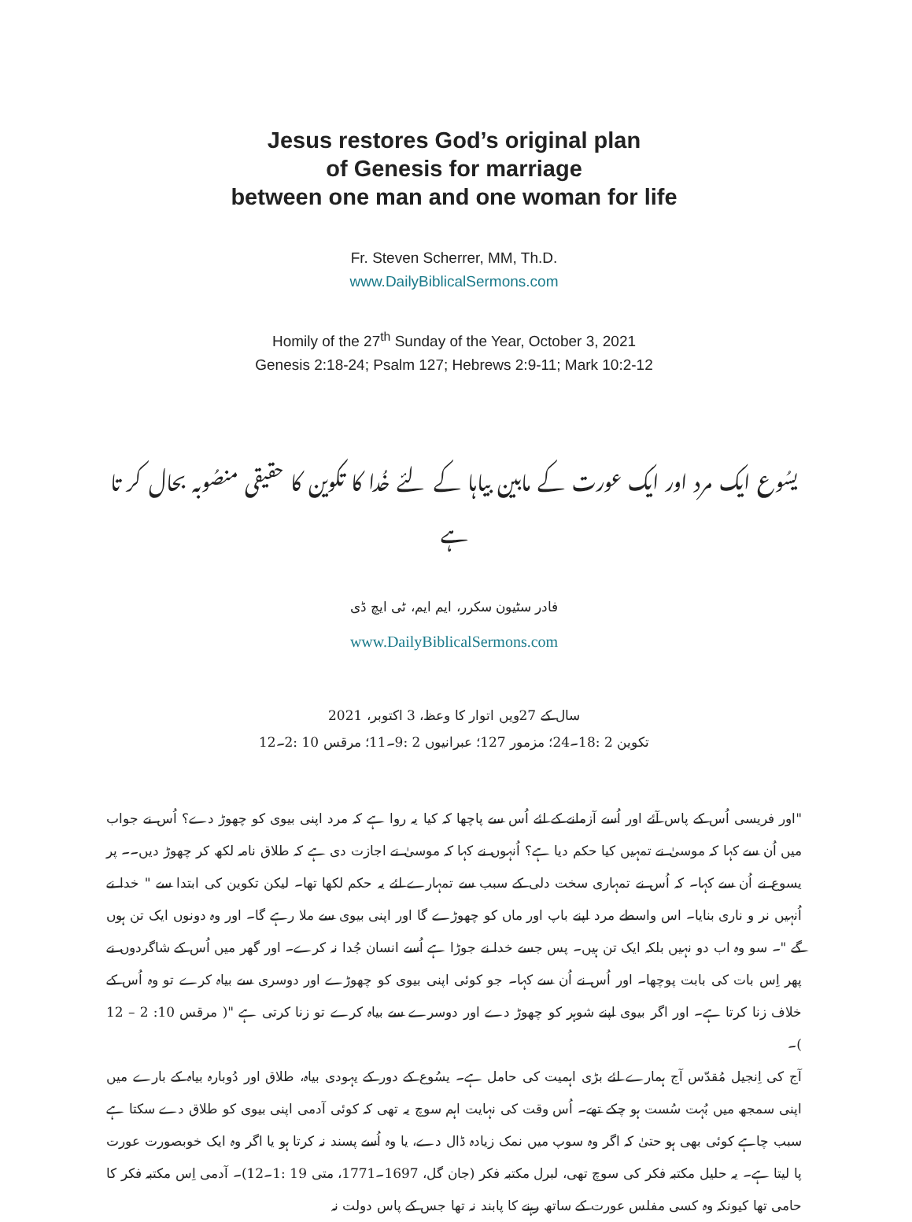Jesus restores God’s original plan
of Genesis for marriage
between one man and one woman for life
Fr. Steven Scherrer, MM, Th.D.
www.DailyBiblicalSermons.com
Homily of the 27<sup>th</sup> Sunday of the Year, October 3, 2021
Genesis 2:18-24; Psalm 127; Hebrews 2:9-11; Mark 10:2-12
یسُوع ایک مرد اور ایک عورت کے مابین بیاہا کے لئے خُدا کا تکوین کا حقیقی منصُوبہ بحال کر تا ہے
فادر سٹیون سکرر، ایم ایم، ٹی ایچ ڈی
www.DailyBiblicalSermons.com
سال کے 27ویں اتوار کا وعظ، 3 اکتوبر، 2021
تکوین 2 :18۔24؛ مزمور 127؛ عبرانیوں 2 :9۔11؛ مرقس 10 :2۔12
"اور فریسی اُس کے پاس آئے اور اُسے آزمانے کے لئے اُس سے پاچھا کہ کیا یہ روا ہے کہ مرد اپنی بیوی کو چھوڑ دے؟ اُس نے جواب میں اُن سے کہا کہ موسیٰ نے تمہیں کیا حکم دیا ہے؟ اُنہوں نے کہا کہ موسیٰ نے اجازت دی ہے کہ طلاق نامہ لکھ کر چھوڑ دیں۔۔ پر یسوع نے اُن سے کہا۔ کہ اُس نے تمہاری سخت دلی کے سبب سے تمہارے لئے یہ حکم لکھا تھا۔ لیکن تکوین کی ابتدا سے " خدا نے اُنہیں نر و ناری بنایا۔ اس واسطے مرد اپنے باپ اور ماں کو چھوڑے گا اور اپنی بیوی سے ملا رہے گا۔ اور وہ دونوں ایک تن ہوں گے "۔ سو وہ اب دو نہیں بلکہ ایک تن ہیں۔ پس جسے خدا نے جوڑا ہے اُسے انسان جُدا نہ کرے۔ اور گھر میں اُس کے شاگردوں نے پھر اِس بات کی بابت پوچھا۔ اور اُس نے اُن سے کہا۔ جو کوئی اپنی بیوی کو چھوڑے اور دوسری سے بیاہ کرے تو وہ اُس کے خلاف زنا کرتا ہے۔ اور اگر بیوی اپنے شوہر کو چھوڑ دے اور دوسرے سے بیاہ کرے تو زنا کرتی ہے "( مرقس 10: 2 – 12 )۔
آج کی اِنجیل مُقدّس آج ہمارے لئے بڑی اہمیت کی حامل ہے۔ یسُوع کے دور کے یہودی بیاہ، طلاق اور دُوبارہ بیاہ کے بارے میں اپنی سمجھ میں بُہت سُست ہو چکے تھے۔ اُس وقت کی نہایت اہم سوچ یہ تھی کہ کوئی آدمی اپنی بیوی کو طلاق دے سکتا ہے سبب چاہے کوئی بھی ہو حتیٰ کہ اگر وہ سوپ میں نمک زیادہ ڈال دے، یا وہ اُسے پسند نہ کرتا ہو یا اگر وہ ایک خوبصورت عورت پا لیتا ہے۔ یہ حلیل مکتبہ فکر کی سوچ تھی، لبرل مکتبہ فکر (جان گل، 1697۔1771، متی 19 :1۔12)۔ آدمی اِس مکتبہ فکر کا حامی تھا کیونکہ وہ کسی مفلس عورت کے ساتھ رہنے کا پابند نہ تھا جس کے پاس دولت نہ